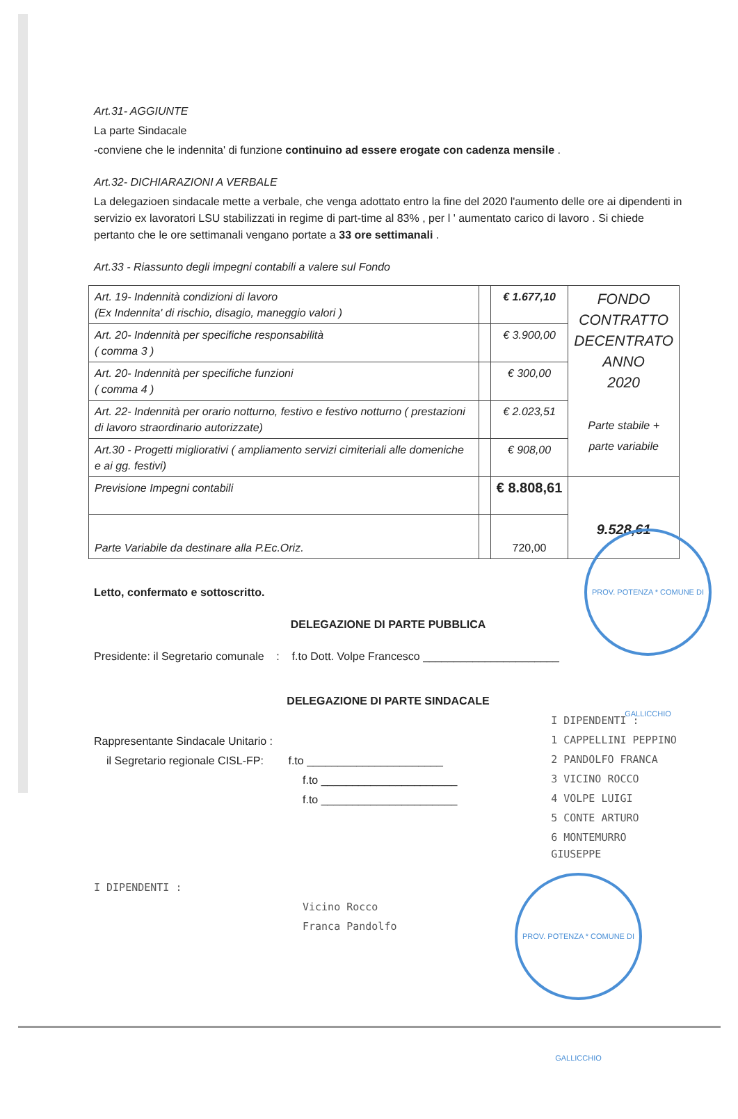Art.31- AGGIUNTE
La parte Sindacale
-conviene che le indennita' di funzione continuino ad essere erogate con cadenza mensile .
Art.32- DICHIARAZIONI A VERBALE
La delegazioen sindacale mette a verbale, che venga adottato entro la fine del 2020 l'aumento delle ore ai dipendenti in servizio ex lavoratori LSU stabilizzati in regime di part-time al 83% , per l ' aumentato carico di lavoro . Si chiede pertanto che le ore settimanali vengano portate a 33 ore settimanali .
Art.33 - Riassunto degli impegni contabili a valere sul Fondo
| Art. 19- Indennità condizioni di lavoro (Ex Indennita' di rischio, disagio, maneggio valori ) | | € 1.677,10 | FONDO CONTRATTO DECENTRATO ANNO 2020 Parte stabile + parte variabile |
| Art. 20- Indennità per specifiche responsabilità ( comma 3 ) | | € 3.900,00 | |
| Art. 20- Indennità per specifiche funzioni ( comma 4 ) | | € 300,00 | |
| Art. 22- Indennità per orario notturno, festivo e festivo notturno ( prestazioni di lavoro straordinario autorizzate) | | € 2.023,51 | |
| Art.30 - Progetti migliorativi ( ampliamento servizi cimiteriali alle domeniche e ai gg. festivi) | | € 908,00 | |
| Previsione Impegni contabili | | € 8.808,61 | 9.528,61 |
| Parte Variabile da destinare alla P.Ec.Oriz. | | 720,00 | |
Letto, confermato e sottoscritto.
DELEGAZIONE DI PARTE PUBBLICA
Presidente: il Segretario comunale : f.to Dott. Volpe Francesco ______________________
DELEGAZIONE DI PARTE SINDACALE
Rappresentante Sindacale Unitario :
il Segretario regionale CISL-FP: f.to ______________________
f.to ______________________
f.to ______________________
I DIPENDENTI :
1 CAPPELLINI PEPPINO
2 PANDOLFO FRANCA
3 VICINO ROCCO
4 VOLPE LUIGI
5 CONTE ARTURO
6 MONTEMURRO GIUSEPPE
I DIPENDENTI :
Vicino Rocco
Franca Pandolfo
PROV. POTENZA * COMUNE DI GALLICCHIO
PROV. POTENZA * COMUNE DI GALLICCHIO